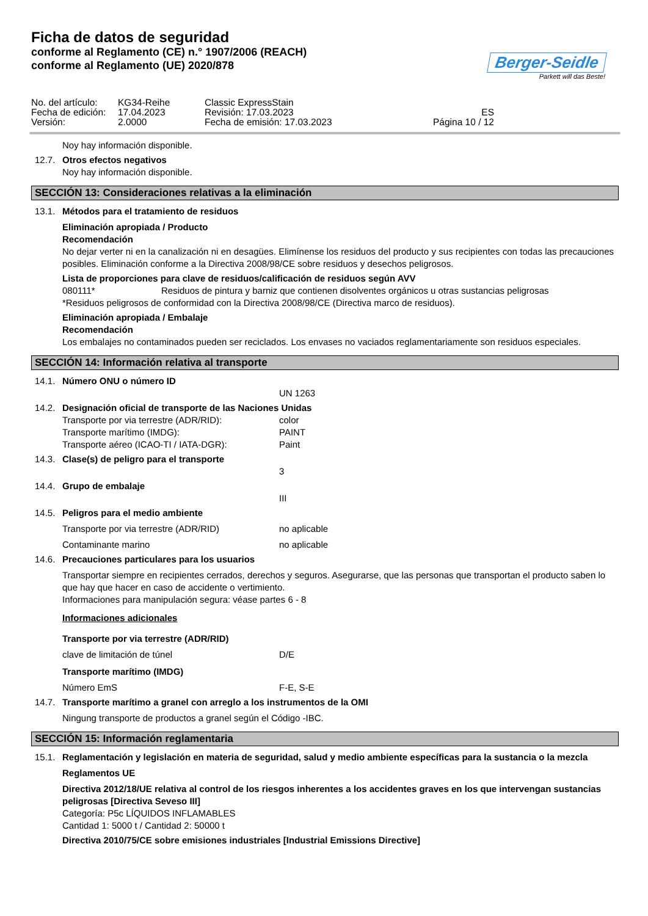Ficha de datos de seguridad
conforme al Reglamento (CE) n.° 1907/2006 (REACH)
conforme al Reglamento (UE) 2020/878
Berger-Seidle
Parkett will das Beste!
No. del artículo:
KG34-Reihe
Classic ExpressStain
Fecha de edición:
17.04.2023
Revisión: 17.03.2023
ES
Versión:
2.0000
Fecha de emisión: 17.03.2023
Página 10 / 12
Noy hay información disponible.
12.7. Otros efectos negativos
Noy hay información disponible.
SECCIÓN 13: Consideraciones relativas a la eliminación
13.1. Métodos para el tratamiento de residuos
Eliminación apropiada / Producto
Recomendación
No dejar verter ni en la canalización ni en desagües. Elimínense los residuos del producto y sus recipientes con todas las precauciones posibles. Eliminación conforme a la Directiva 2008/98/CE sobre residuos y desechos peligrosos.
Lista de proporciones para clave de residuos/calificación de residuos según AVV
080111* Residuos de pintura y barniz que contienen disolventes orgánicos u otras sustancias peligrosas
*Residuos peligrosos de conformidad con la Directiva 2008/98/CE (Directiva marco de residuos).
Eliminación apropiada / Embalaje
Recomendación
Los embalajes no contaminados pueden ser reciclados. Los envases no vaciados reglamentariamente son residuos especiales.
SECCIÓN 14: Información relativa al transporte
14.1. Número ONU o número ID
UN 1263
14.2. Designación oficial de transporte de las Naciones Unidas
Transporte por via terrestre (ADR/RID): color
Transporte marítimo (IMDG): PAINT
Transporte aéreo (ICAO-TI / IATA-DGR): Paint
14.3. Clase(s) de peligro para el transporte
3
14.4. Grupo de embalaje
III
14.5. Peligros para el medio ambiente
Transporte por via terrestre (ADR/RID) no aplicable
Contaminante marino no aplicable
14.6. Precauciones particulares para los usuarios
Transportar siempre en recipientes cerrados, derechos y seguros. Asegurarse, que las personas que transportan el producto saben lo que hay que hacer en caso de accidente o vertimiento.
Informaciones para manipulación segura: véase partes 6 - 8
Informaciones adicionales
Transporte por via terrestre (ADR/RID)
clave de limitación de túnel D/E
Transporte marítimo (IMDG)
Número EmS F-E, S-E
14.7. Transporte marítimo a granel con arreglo a los instrumentos de la OMI
Ningung transporte de productos a granel según el Código -IBC.
SECCIÓN 15: Información reglamentaria
15.1. Reglamentación y legislación en materia de seguridad, salud y medio ambiente específicas para la sustancia o la mezcla
Reglamentos UE
Directiva 2012/18/UE relativa al control de los riesgos inherentes a los accidentes graves en los que intervengan sustancias peligrosas [Directiva Seveso III]
Categoría: P5c LÍQUIDOS INFLAMABLES
Cantidad 1: 5000 t / Cantidad 2: 50000 t
Directiva 2010/75/CE sobre emisiones industriales [Industrial Emissions Directive]